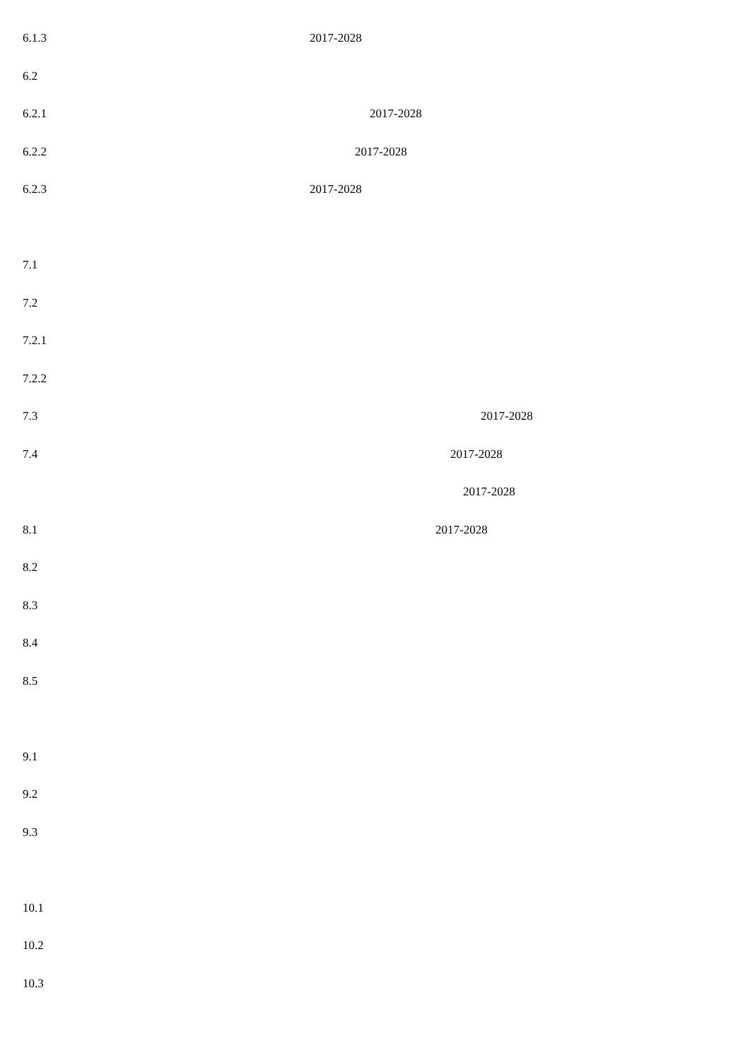6.1.3 2017-2028
6.2
6.2.1 2017-2028
6.2.2 2017-2028
6.2.3 2017-2028
7.1
7.2
7.2.1
7.2.2
7.3 2017-2028
7.4 2017-2028
2017-2028
8.1 2017-2028
8.2
8.3
8.4
8.5
9.1
9.2
9.3
10.1
10.2
10.3